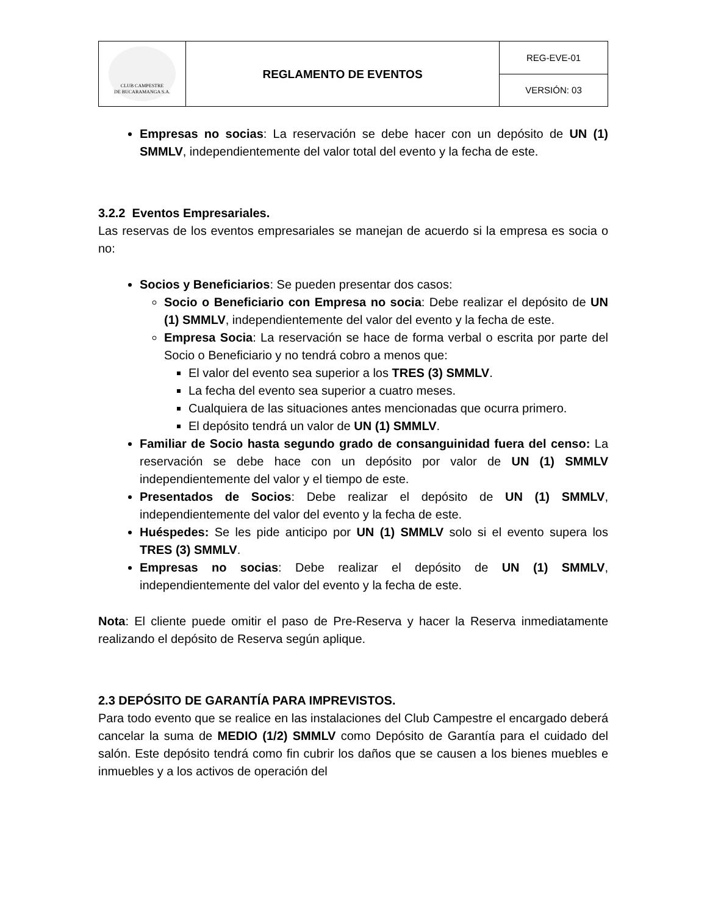| CLUB CAMPESTRE DE BUCARAMANGA S.A. | REGLAMENTO DE EVENTOS | REG-EVE-01 |
| | | VERSIÓN: 03 |
Empresas no socias: La reservación se debe hacer con un depósito de UN (1) SMMLV, independientemente del valor total del evento y la fecha de este.
3.2.2 Eventos Empresariales.
Las reservas de los eventos empresariales se manejan de acuerdo si la empresa es socia o no:
Socios y Beneficiarios: Se pueden presentar dos casos:
Socio o Beneficiario con Empresa no socia: Debe realizar el depósito de UN (1) SMMLV, independientemente del valor del evento y la fecha de este.
Empresa Socia: La reservación se hace de forma verbal o escrita por parte del Socio o Beneficiario y no tendrá cobro a menos que:
El valor del evento sea superior a los TRES (3) SMMLV.
La fecha del evento sea superior a cuatro meses.
Cualquiera de las situaciones antes mencionadas que ocurra primero.
El depósito tendrá un valor de UN (1) SMMLV.
Familiar de Socio hasta segundo grado de consanguinidad fuera del censo: La reservación se debe hace con un depósito por valor de UN (1) SMMLV independientemente del valor y el tiempo de este.
Presentados de Socios: Debe realizar el depósito de UN (1) SMMLV, independientemente del valor del evento y la fecha de este.
Huéspedes: Se les pide anticipo por UN (1) SMMLV solo si el evento supera los TRES (3) SMMLV.
Empresas no socias: Debe realizar el depósito de UN (1) SMMLV, independientemente del valor del evento y la fecha de este.
Nota: El cliente puede omitir el paso de Pre-Reserva y hacer la Reserva inmediatamente realizando el depósito de Reserva según aplique.
2.3 DEPÓSITO DE GARANTÍA PARA IMPREVISTOS.
Para todo evento que se realice en las instalaciones del Club Campestre el encargado deberá cancelar la suma de MEDIO (1/2) SMMLV como Depósito de Garantía para el cuidado del salón. Este depósito tendrá como fin cubrir los daños que se causen a los bienes muebles e inmuebles y a los activos de operación del